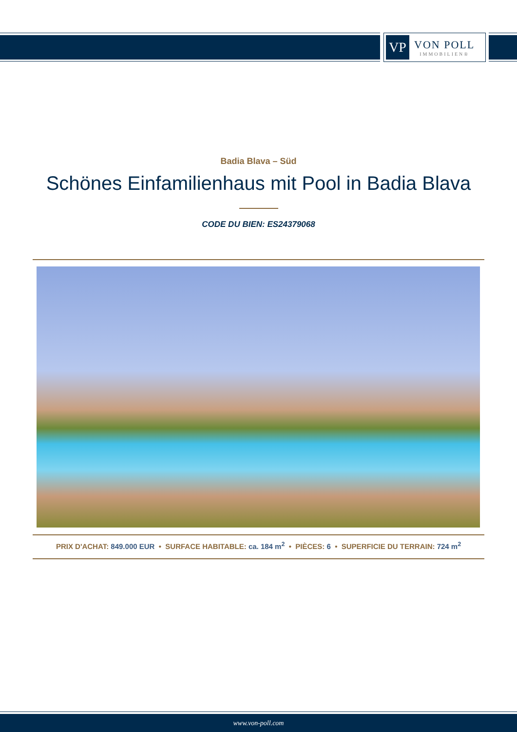VP
VON POLL
IMMOBILIEN®
Badia Blava – Süd
Schönes Einfamilienhaus mit Pool in Badia Blava
CODE DU BIEN: ES24379068
PRIX D'ACHAT: 849.000 EUR • SURFACE HABITABLE: ca. 184 m<sup>2</sup> • PIÈCES: 6 • SUPERFICIE DU TERRAIN: 724 m<sup>2</sup>
www.von-poll.com